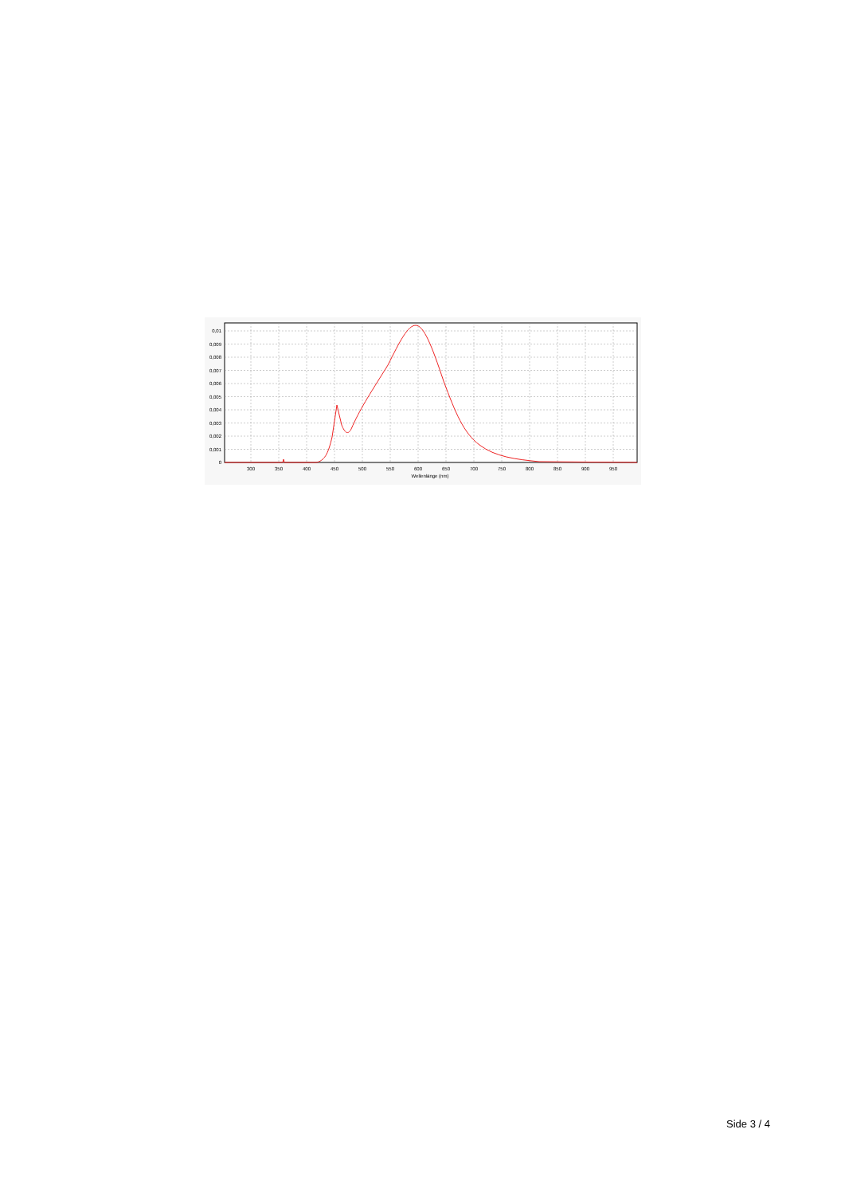0,01
0,009
0,008
0,007
0,006
0,005
0,004
0,003
0,002
0,001
0
300
350
400
450
500
550
600
650
700
750
800
850
900
950
Wellenlänge (nm)
Side 3 / 4